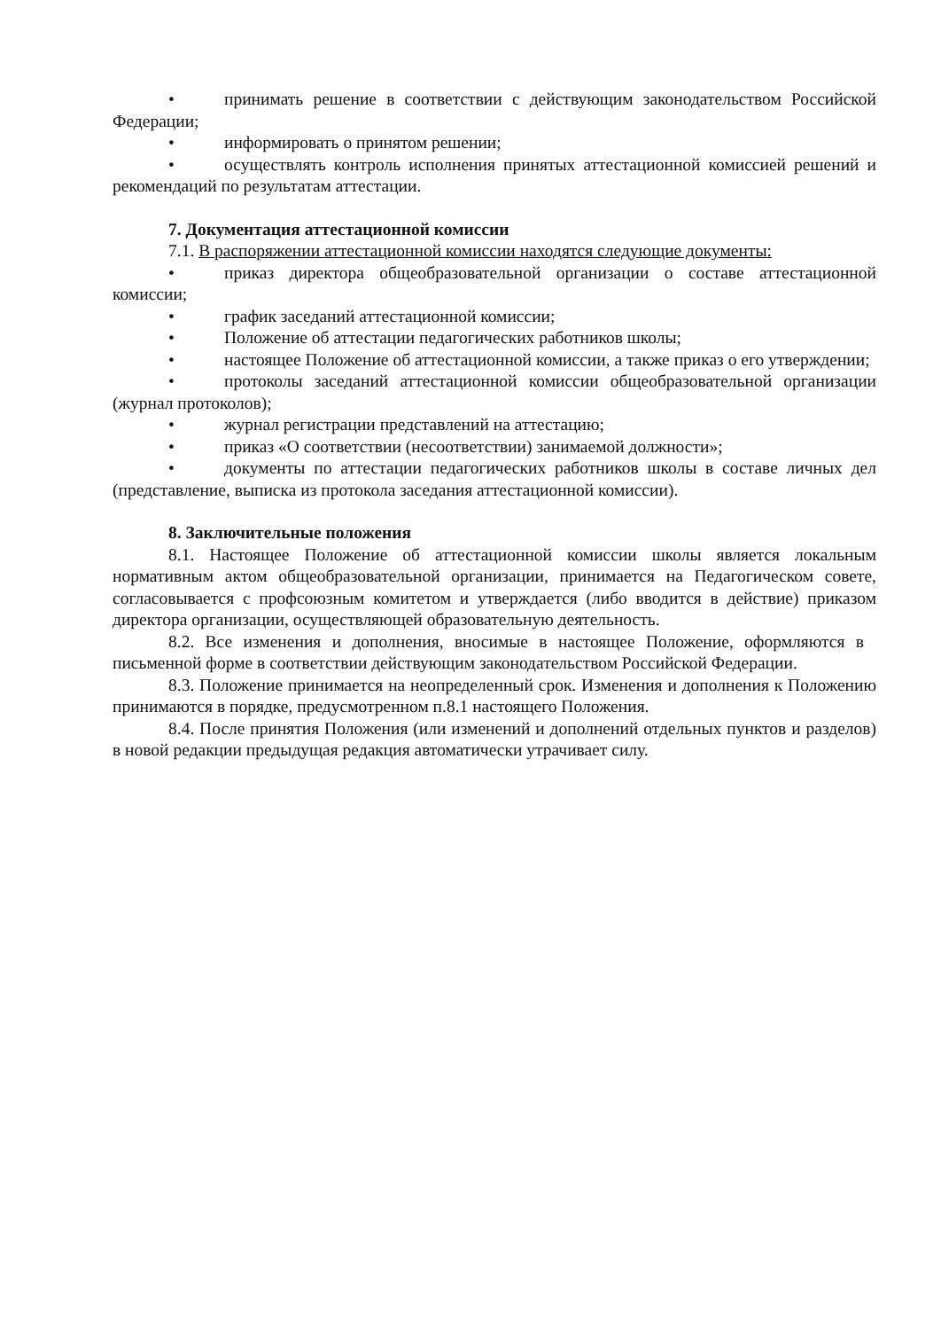• принимать решение в соответствии с действующим законодательством Российской Федерации;
• информировать о принятом решении;
• осуществлять контроль исполнения принятых аттестационной комиссией решений и рекомендаций по результатам аттестации.
7. Документация аттестационной комиссии
7.1. В распоряжении аттестационной комиссии находятся следующие документы:
• приказ директора общеобразовательной организации о составе аттестационной комиссии;
• график заседаний аттестационной комиссии;
• Положение об аттестации педагогических работников школы;
• настоящее Положение об аттестационной комиссии, а также приказ о его утверждении;
• протоколы заседаний аттестационной комиссии общеобразовательной организации (журнал протоколов);
• журнал регистрации представлений на аттестацию;
• приказ «О соответствии (несоответствии) занимаемой должности»;
• документы по аттестации педагогических работников школы в составе личных дел (представление, выписка из протокола заседания аттестационной комиссии).
8. Заключительные положения
8.1. Настоящее Положение об аттестационной комиссии школы является локальным нормативным актом общеобразовательной организации, принимается на Педагогическом совете, согласовывается с профсоюзным комитетом и утверждается (либо вводится в действие) приказом директора организации, осуществляющей образовательную деятельность.
8.2. Все изменения и дополнения, вносимые в настоящее Положение, оформляются в письменной форме в соответствии действующим законодательством Российской Федерации.
8.3. Положение принимается на неопределенный срок. Изменения и дополнения к Положению принимаются в порядке, предусмотренном п.8.1 настоящего Положения.
8.4. После принятия Положения (или изменений и дополнений отдельных пунктов и разделов) в новой редакции предыдущая редакция автоматически утрачивает силу.